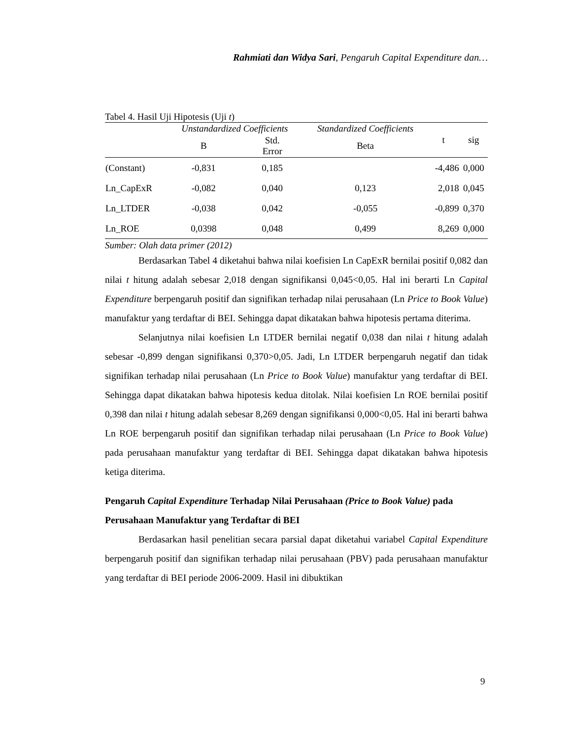Rahmiati dan Widya Sari, Pengaruh Capital Expenditure dan…
Tabel 4. Hasil Uji Hipotesis (Uji t)
| | Unstandardized Coefficients | | Standardized Coefficients | t | sig |
| --- | --- | --- | --- | --- | --- |
| | B | Std. Error | Beta | | |
| (Constant) | -0,831 | 0,185 | | -4,486 | 0,000 |
| Ln_CapExR | -0,082 | 0,040 | 0,123 | 2,018 | 0,045 |
| Ln_LTDER | -0,038 | 0,042 | -0,055 | -0,899 | 0,370 |
| Ln_ROE | 0,0398 | 0,048 | 0,499 | 8,269 | 0,000 |
Sumber: Olah data primer (2012)
Berdasarkan Tabel 4 diketahui bahwa nilai koefisien Ln CapExR bernilai positif 0,082 dan nilai t hitung adalah sebesar 2,018 dengan signifikansi 0,045<0,05. Hal ini berarti Ln Capital Expenditure berpengaruh positif dan signifikan terhadap nilai perusahaan (Ln Price to Book Value) manufaktur yang terdaftar di BEI. Sehingga dapat dikatakan bahwa hipotesis pertama diterima.
Selanjutnya nilai koefisien Ln LTDER bernilai negatif 0,038 dan nilai t hitung adalah sebesar -0,899 dengan signifikansi 0,370>0,05. Jadi, Ln LTDER berpengaruh negatif dan tidak signifikan terhadap nilai perusahaan (Ln Price to Book Value) manufaktur yang terdaftar di BEI. Sehingga dapat dikatakan bahwa hipotesis kedua ditolak. Nilai koefisien Ln ROE bernilai positif 0,398 dan nilai t hitung adalah sebesar 8,269 dengan signifikansi 0,000<0,05. Hal ini berarti bahwa Ln ROE berpengaruh positif dan signifikan terhadap nilai perusahaan (Ln Price to Book Value) pada perusahaan manufaktur yang terdaftar di BEI. Sehingga dapat dikatakan bahwa hipotesis ketiga diterima.
Pengaruh Capital Expenditure Terhadap Nilai Perusahaan (Price to Book Value) pada Perusahaan Manufaktur yang Terdaftar di BEI
Berdasarkan hasil penelitian secara parsial dapat diketahui variabel Capital Expenditure berpengaruh positif dan signifikan terhadap nilai perusahaan (PBV) pada perusahaan manufaktur yang terdaftar di BEI periode 2006-2009. Hasil ini dibuktikan
9